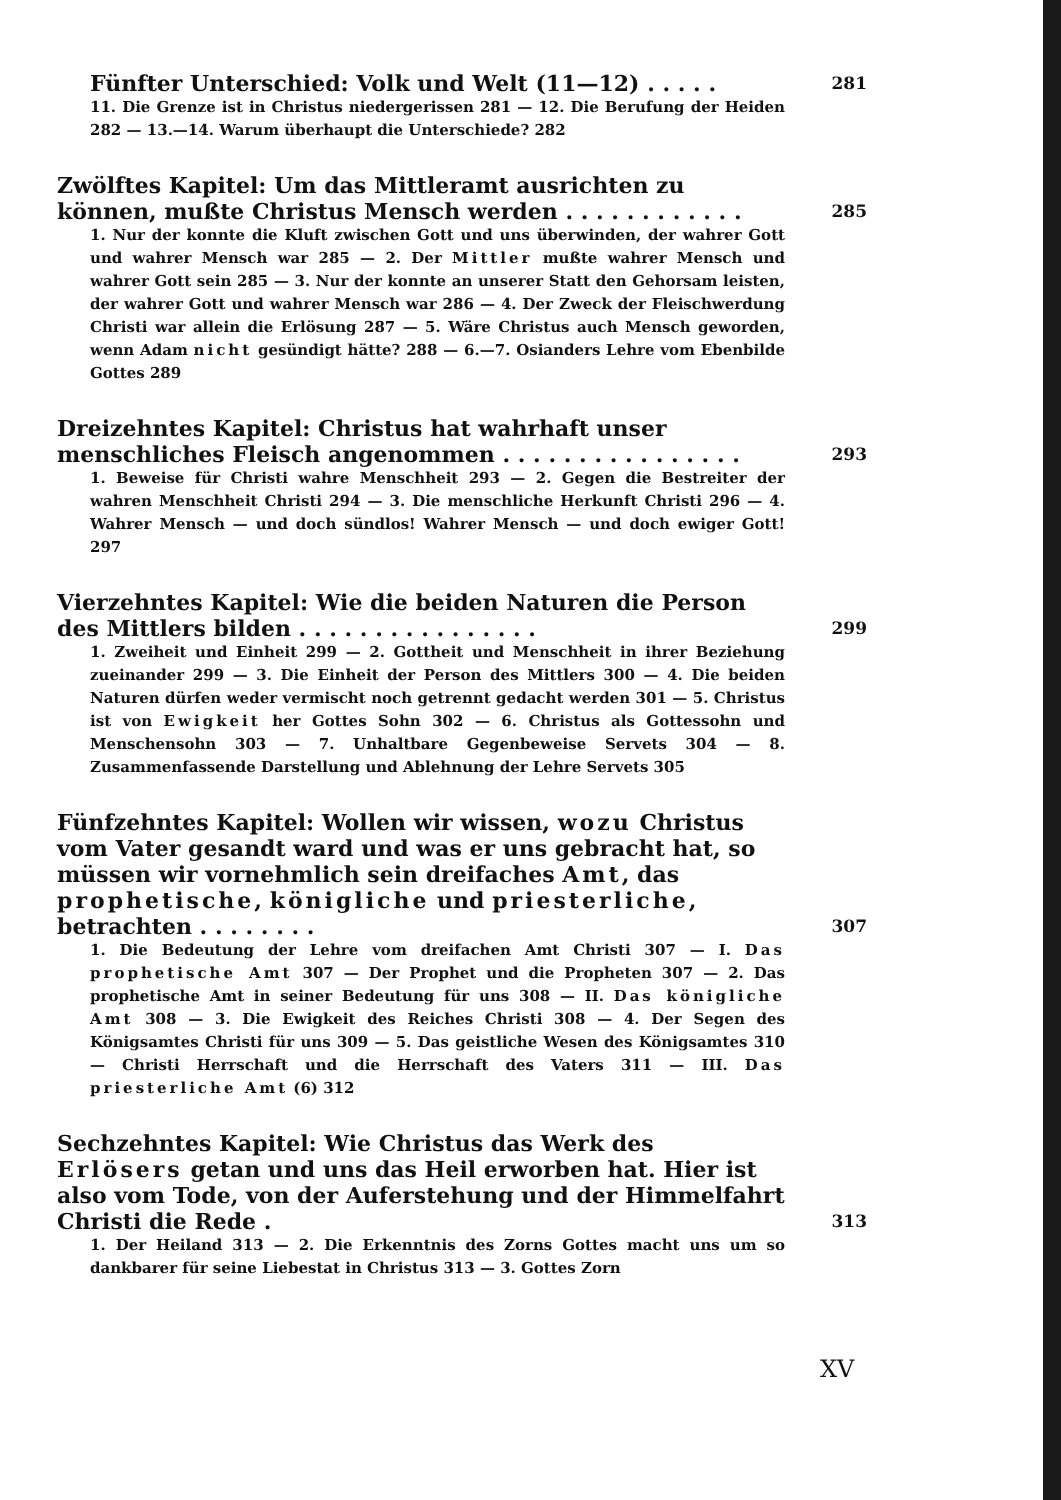Fünfter Unterschied: Volk und Welt (11—12) . . . . . 281
11. Die Grenze ist in Christus niedergerissen 281 — 12. Die Berufung der Heiden 282 — 13.—14. Warum überhaupt die Unterschiede? 282
Zwölftes Kapitel: Um das Mittleramt ausrichten zu können, mußte Christus Mensch werden . . . . . . . . . . . . 285
1. Nur der konnte die Kluft zwischen Gott und uns überwinden, der wahrer Gott und wahrer Mensch war 285 — 2. Der Mittler mußte wahrer Mensch und wahrer Gott sein 285 — 3. Nur der konnte an unserer Statt den Gehorsam leisten, der wahrer Gott und wahrer Mensch war 286 — 4. Der Zweck der Fleischwerdung Christi war allein die Erlösung 287 — 5. Wäre Christus auch Mensch geworden, wenn Adam nicht gesündigt hätte? 288 — 6.—7. Osianders Lehre vom Ebenbilde Gottes 289
Dreizehntes Kapitel: Christus hat wahrhaft unser menschliches Fleisch angenommen . . . . . . . . . . . . . . . . 293
1. Beweise für Christi wahre Menschheit 293 — 2. Gegen die Bestreiter der wahren Menschheit Christi 294 — 3. Die menschliche Herkunft Christi 296 — 4. Wahrer Mensch — und doch sündlos! Wahrer Mensch — und doch ewiger Gott! 297
Vierzehntes Kapitel: Wie die beiden Naturen die Person des Mittlers bilden . . . . . . . . . . . . . . . . 299
1. Zweiheit und Einheit 299 — 2. Gottheit und Menschheit in ihrer Beziehung zueinander 299 — 3. Die Einheit der Person des Mittlers 300 — 4. Die beiden Naturen dürfen weder vermischt noch getrennt gedacht werden 301 — 5. Christus ist von Ewigkeit her Gottes Sohn 302 — 6. Christus als Gottessohn und Menschensohn 303 — 7. Unhaltbare Gegenbeweise Servets 304 — 8. Zusammenfassende Darstellung und Ablehnung der Lehre Servets 305
Fünfzehntes Kapitel: Wollen wir wissen, wozu Christus vom Vater gesandt ward und was er uns gebracht hat, so müssen wir vornehmlich sein dreifaches Amt, das prophetische, königliche und priesterliche, betrachten . . . . . . . . 307
1. Die Bedeutung der Lehre vom dreifachen Amt Christi 307 — I. Das prophetische Amt 307 — Der Prophet und die Propheten 307 — 2. Das prophetische Amt in seiner Bedeutung für uns 308 — II. Das königliche Amt 308 — 3. Die Ewigkeit des Reiches Christi 308 — 4. Der Segen des Königsamtes Christi für uns 309 — 5. Das geistliche Wesen des Königsamtes 310 — Christi Herrschaft und die Herrschaft des Vaters 311 — III. Das priesterliche Amt (6) 312
Sechzehntes Kapitel: Wie Christus das Werk des Erlösers getan und uns das Heil erworben hat. Hier ist also vom Tode, von der Auferstehung und der Himmelfahrt Christi die Rede . 313
1. Der Heiland 313 — 2. Die Erkenntnis des Zorns Gottes macht uns um so dankbarer für seine Liebestat in Christus 313 — 3. Gottes Zorn
XV